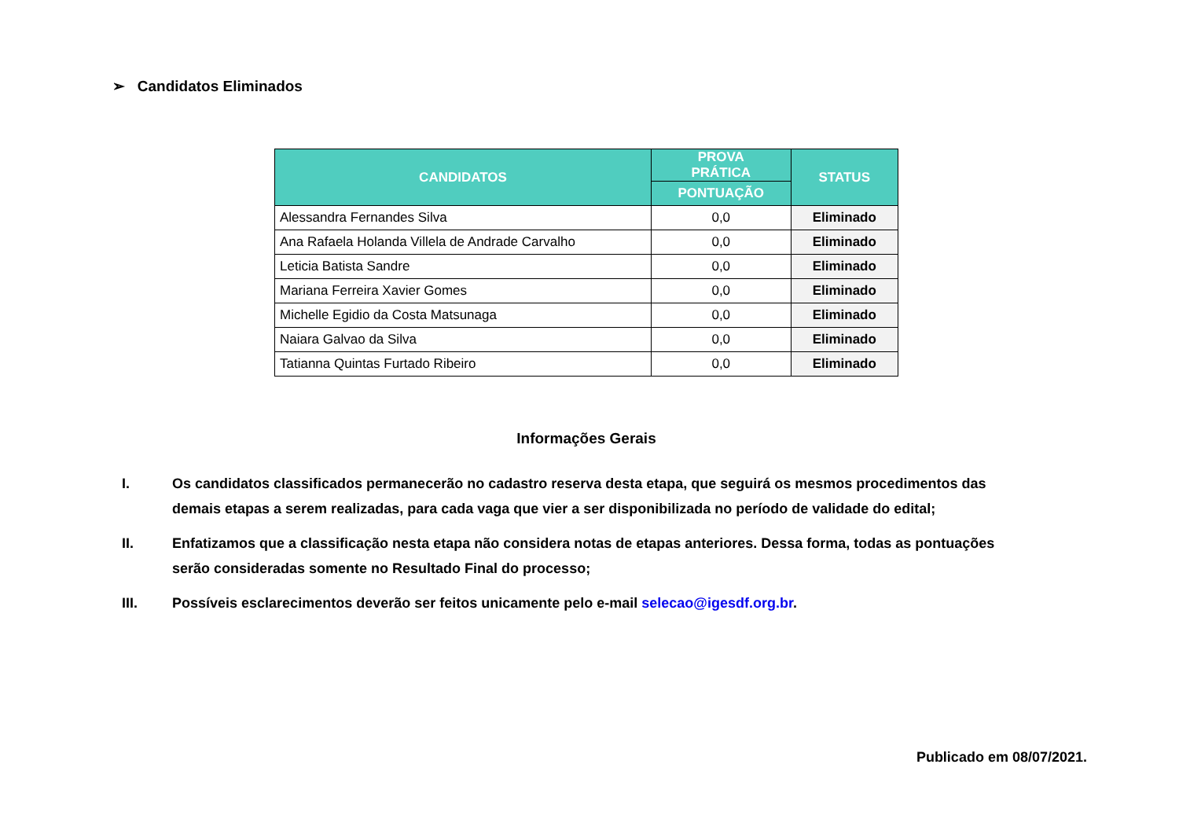➢ Candidatos Eliminados
| CANDIDATOS | PROVA PRÁTICA | STATUS |
| --- | --- | --- |
| | PONTUAÇÃO | |
| Alessandra Fernandes Silva | 0,0 | Eliminado |
| Ana Rafaela Holanda Villela de Andrade Carvalho | 0,0 | Eliminado |
| Leticia Batista Sandre | 0,0 | Eliminado |
| Mariana Ferreira Xavier Gomes | 0,0 | Eliminado |
| Michelle Egidio da Costa Matsunaga | 0,0 | Eliminado |
| Naiara Galvao da Silva | 0,0 | Eliminado |
| Tatianna Quintas Furtado Ribeiro | 0,0 | Eliminado |
Informações Gerais
I. Os candidatos classificados permanecerão no cadastro reserva desta etapa, que seguirá os mesmos procedimentos das demais etapas a serem realizadas, para cada vaga que vier a ser disponibilizada no período de validade do edital;
II. Enfatizamos que a classificação nesta etapa não considera notas de etapas anteriores. Dessa forma, todas as pontuações serão consideradas somente no Resultado Final do processo;
III. Possíveis esclarecimentos deverão ser feitos unicamente pelo e-mail selecao@igesdf.org.br.
Publicado em 08/07/2021.